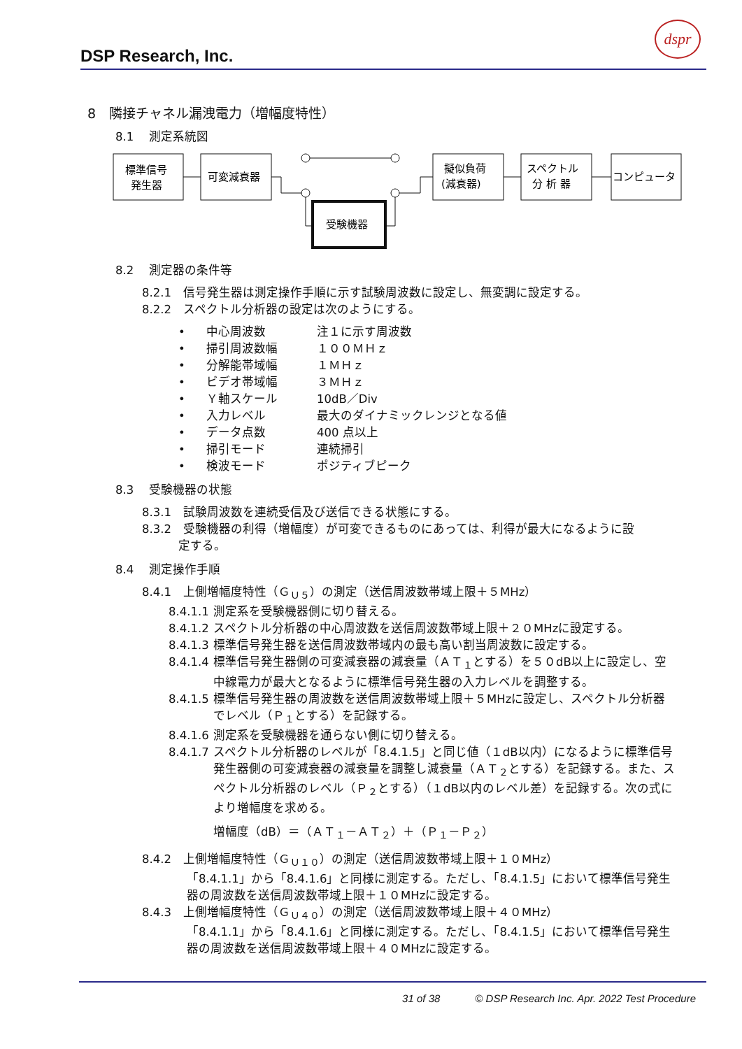DSP Research, Inc.
dspr
8　隣接チャネル漏洩電力（増幅度特性）
8.1　 測定系統図
標準信号
発生器
可変減衰器
受験機器
擬似負荷
(減衰器)
スペクトル
分 析 器
コンピュータ
8.2　 測定器の条件等
8.2.1　信号発生器は測定操作手順に示す試験周波数に設定し、無変調に設定する。
8.2.2　スペクトル分析器の設定は次のようにする。
• 中心周波数 注１に示す周波数
• 掃引周波数幅 １００ＭＨｚ
• 分解能帯域幅 １ＭＨｚ
• ビデオ帯域幅 ３ＭＨｚ
• Ｙ軸スケール 10dB／Div
• 入力レベル 最大のダイナミックレンジとなる値
• データ点数 400 点以上
• 掃引モード 連続掃引
• 検波モード ポジティブピーク
8.3　 受験機器の状態
8.3.1　試験周波数を連続受信及び送信できる状態にする。
8.3.2　受験機器の利得（増幅度）が可変できるものにあっては、利得が最大になるように設
定する。
8.4　 測定操作手順
8.4.1　上側増幅度特性（Ｇ<sub>Ｕ５</sub>）の測定（送信周波数帯域上限＋５MHz）
8.4.1.1 測定系を受験機器側に切り替える。
8.4.1.2 スペクトル分析器の中心周波数を送信周波数帯域上限＋２０MHzに設定する。
8.4.1.3 標準信号発生器を送信周波数帯域内の最も高い割当周波数に設定する。
8.4.1.4 標準信号発生器側の可変減衰器の減衰量（ＡＴ<sub>１</sub>とする）を５０dB以上に設定し、空中線電力が最大となるように標準信号発生器の入力レベルを調整する。
8.4.1.5 標準信号発生器の周波数を送信周波数帯域上限＋５MHzに設定し、スペクトル分析器でレベル（Ｐ<sub>１</sub>とする）を記録する。
8.4.1.6 測定系を受験機器を通らない側に切り替える。
8.4.1.7 スペクトル分析器のレベルが「8.4.1.5」と同じ値（１dB以内）になるように標準信号発生器側の可変減衰器の減衰量を調整し減衰量（ＡＴ<sub>２</sub>とする）を記録する。また、スペクトル分析器のレベル（Ｐ<sub>２</sub>とする）（１dB以内のレベル差）を記録する。次の式により増幅度を求める。
増幅度（dB）＝（ＡＴ<sub>１</sub>－ＡＴ<sub>２</sub>）＋（Ｐ<sub>１</sub>－Ｐ<sub>２</sub>）
8.4.2　上側増幅度特性（Ｇ<sub>Ｕ１０</sub>）の測定（送信周波数帯域上限＋１０MHz）
「8.4.1.1」から「8.4.1.6」と同様に測定する。ただし、「8.4.1.5」において標準信号発生器の周波数を送信周波数帯域上限＋１０MHzに設定する。
8.4.3　上側増幅度特性（Ｇ<sub>Ｕ４０</sub>）の測定（送信周波数帯域上限＋４０MHz）
「8.4.1.1」から「8.4.1.6」と同様に測定する。ただし、「8.4.1.5」において標準信号発生器の周波数を送信周波数帯域上限＋４０MHzに設定する。
31 of 38 © DSP Research Inc. Apr. 2022 Test Procedure